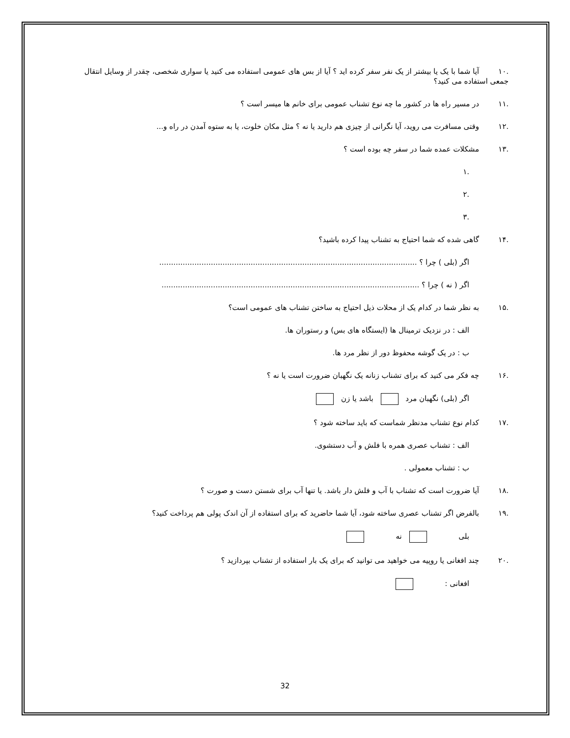.۱۰ آیا شما با یک یا بیشتر از یک نفر سفر کرده اید ؟ آیا از بس های عمومی استفاده می کنید یا سواری شخصی، چقدر از وسایل انتقال جمعی استفاده می کنید؟
.۱۱ در مسیر راه ها در کشور ما چه نوع تشناب عمومی برای خانم ها میسر است ؟
.۱۲ وقتی مسافرت می روید، آیا نگرانی از چیزی هم دارید یا نه ؟ مثل مکان خلوت، یا به ستوه آمدن در راه و...
.۱۳ مشکلات عمده شما در سفر چه بوده است ؟
.۱
.۲
.۳
.۱۴ گاهی شده که شما احتیاج به تشناب پیدا کرده باشید؟
اگر (بلی ) چرا ؟ ..............................................................................................................
اگر ( نه ) چرا ؟ ..............................................................................................................
.۱۵ به نظر شما در کدام یک از محلات ذیل احتیاج به ساختن تشناب های عمومی است؟
الف : در نزدیک ترمینال ها (ایستگاه های بس) و رستوران ها.
ب : در یک گوشه محفوظ دور از نظر مرد ها.
.۱۶ چه فکر می کنید که برای تشناب زنانه یک نگهبان ضرورت است یا نه ؟
اگر (بلی) نگهبان مرد باشد یا زن
.۱۷ کدام نوع تشناب مدنظر شماست که باید ساخته شود ؟
الف : تشناب عصری همره با فلش و آب دستشوی.
ب : تشناب معمولی .
.۱۸ آیا ضرورت است که تشناب با آب و فلش دار باشد. یا تنها آب برای شستن دست و صورت ؟
.۱۹ بالفرض اگر تشناب عصری ساخته شود، آیا شما حاضرید که برای استفاده از آن اندک پولی هم پرداخت کنید؟
بلی نه
.۲۰ چند افغانی یا روپیه می خواهید می توانید که برای یک بار استفاده از تشناب بپردازید ؟
افغانی :
32